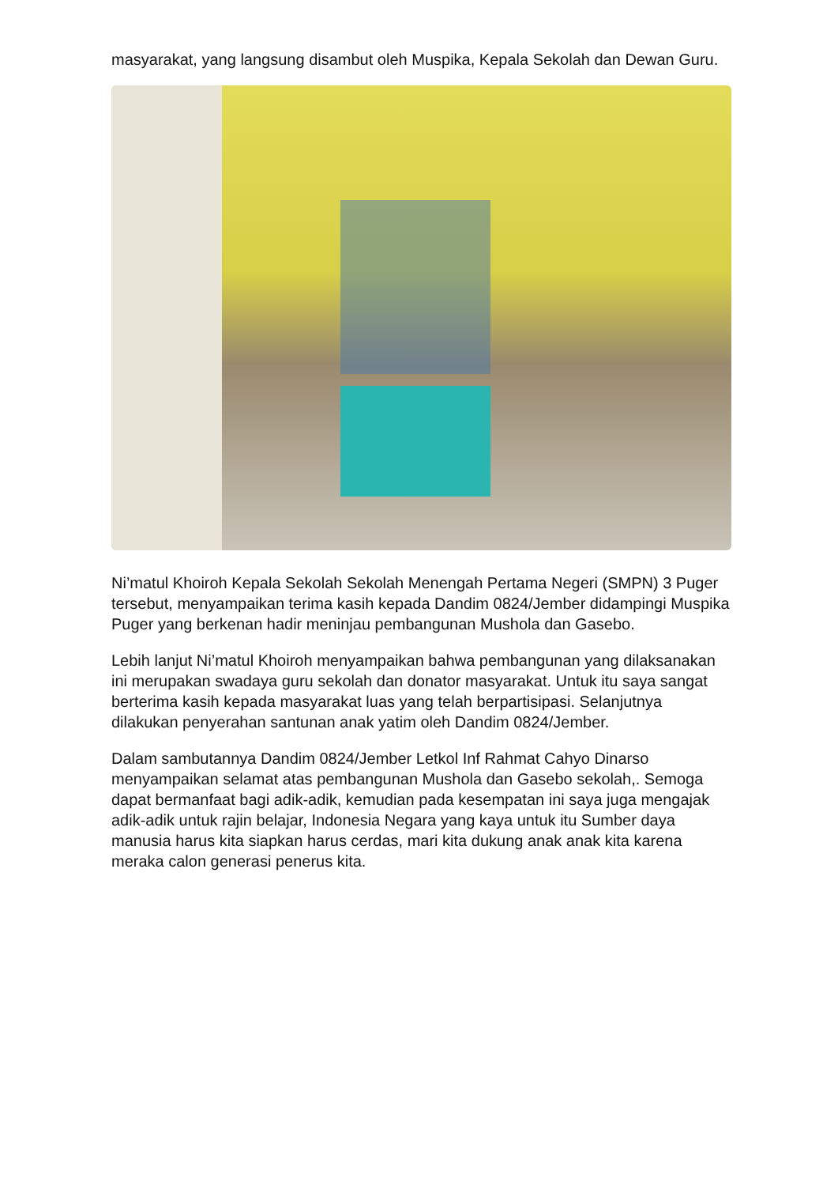masyarakat, yang langsung disambut oleh Muspika, Kepala Sekolah dan Dewan Guru.
Ni’matul Khoiroh Kepala Sekolah Sekolah Menengah Pertama Negeri (SMPN) 3 Puger tersebut, menyampaikan terima kasih kepada Dandim 0824/Jember didampingi Muspika Puger yang berkenan hadir meninjau pembangunan Mushola dan Gasebo.
Lebih lanjut Ni’matul Khoiroh menyampaikan bahwa pembangunan yang dilaksanakan ini merupakan swadaya guru sekolah dan donator masyarakat. Untuk itu saya sangat berterima kasih kepada masyarakat luas yang telah berpartisipasi. Selanjutnya dilakukan penyerahan santunan anak yatim oleh Dandim 0824/Jember.
Dalam sambutannya Dandim 0824/Jember Letkol Inf Rahmat Cahyo Dinarso menyampaikan selamat atas pembangunan Mushola dan Gasebo sekolah,. Semoga dapat bermanfaat bagi adik-adik, kemudian pada kesempatan ini saya juga mengajak adik-adik untuk rajin belajar, Indonesia Negara yang kaya untuk itu Sumber daya manusia harus kita siapkan harus cerdas, mari kita dukung anak anak kita karena meraka calon generasi penerus kita.